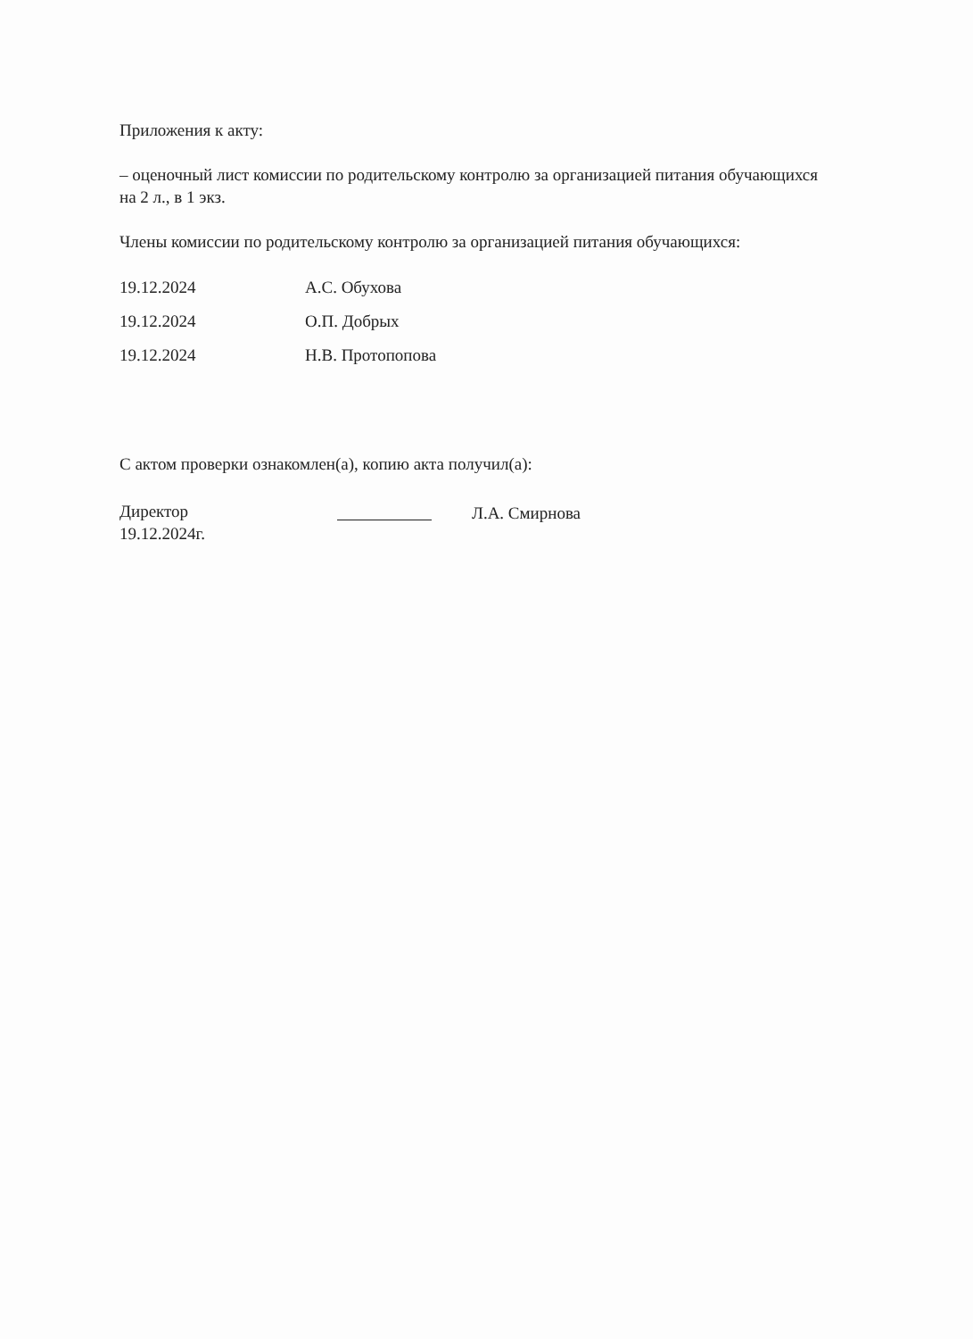Приложения к акту:
– оценочный лист комиссии по родительскому контролю за организацией питания обучающихся на 2 л., в 1 экз.
Члены комиссии по родительскому контролю за организацией питания обучающихся:
19.12.2024 А.С. Обухова
19.12.2024 О.П. Добрых
19.12.2024 Н.В. Протопопова
С актом проверки ознакомлен(а), копию акта получил(а):
Директор
19.12.2024г.
Л.А. Смирнова